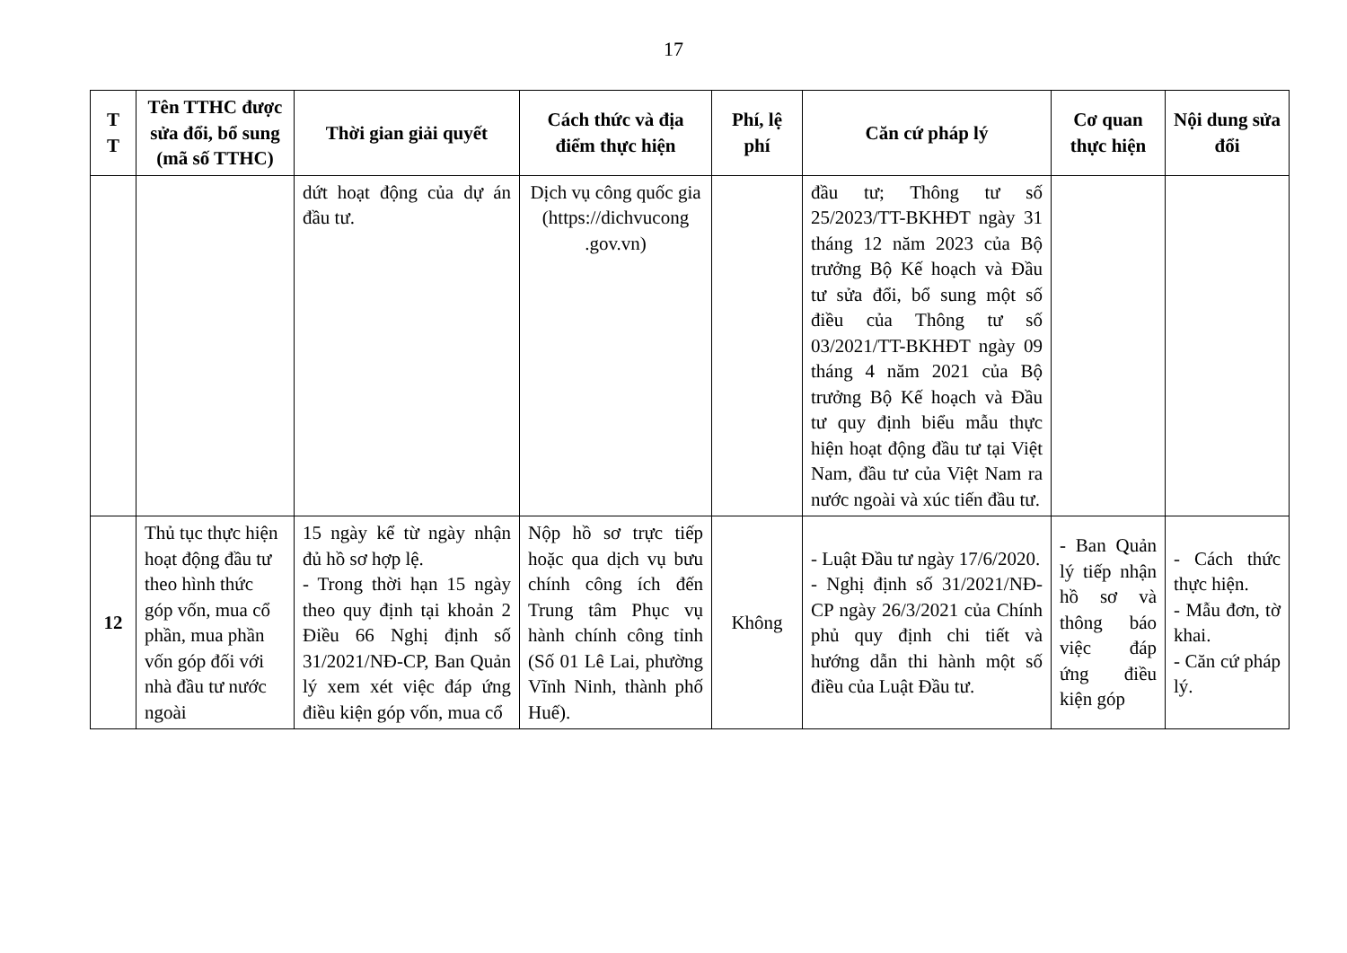17
| T T | Tên TTHC được sửa đổi, bổ sung (mã số TTHC) | Thời gian giải quyết | Cách thức và địa điểm thực hiện | Phí, lệ phí | Căn cứ pháp lý | Cơ quan thực hiện | Nội dung sửa đổi |
| --- | --- | --- | --- | --- | --- | --- | --- |
| | | dứt hoạt động của dự án đầu tư. | Dịch vụ công quốc gia (https://dichvucong .gov.vn) | | đầu tư; Thông tư số 25/2023/TT-BKHĐT ngày 31 tháng 12 năm 2023 của Bộ trưởng Bộ Kế hoạch và Đầu tư sửa đổi, bổ sung một số điều của Thông tư số 03/2021/TT-BKHĐT ngày 09 tháng 4 năm 2021 của Bộ trưởng Bộ Kế hoạch và Đầu tư quy định biểu mẫu thực hiện hoạt động đầu tư tại Việt Nam, đầu tư của Việt Nam ra nước ngoài và xúc tiến đầu tư. | | |
| 12 | Thủ tục thực hiện hoạt động đầu tư theo hình thức góp vốn, mua cổ phần, mua phần vốn góp đối với nhà đầu tư nước ngoài | 15 ngày kể từ ngày nhận đủ hồ sơ hợp lệ. - Trong thời hạn 15 ngày theo quy định tại khoản 2 Điều 66 Nghị định số 31/2021/NĐ-CP, Ban Quản lý xem xét việc đáp ứng điều kiện góp vốn, mua cổ | Nộp hồ sơ trực tiếp hoặc qua dịch vụ bưu chính công ích đến Trung tâm Phục vụ hành chính công tỉnh (Số 01 Lê Lai, phường Vĩnh Ninh, thành phố Huế). | Không | - Luật Đầu tư ngày 17/6/2020. - Nghị định số 31/2021/NĐ-CP ngày 26/3/2021 của Chính phủ quy định chi tiết và hướng dẫn thi hành một số điều của Luật Đầu tư. | - Ban Quản lý tiếp nhận hồ sơ và thông báo việc đáp ứng điều kiện góp | - Cách thức thực hiện. - Mẫu đơn, tờ khai. - Căn cứ pháp lý. |